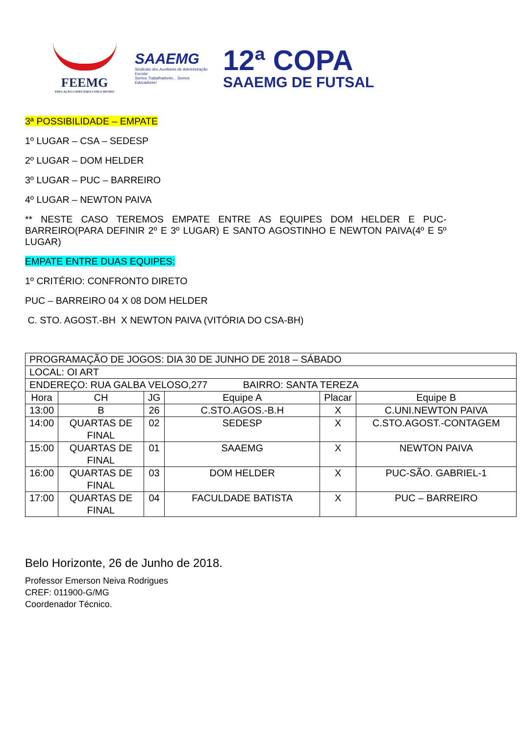FEEMG
EDUCAÇÃO CONECTADA COM O MUNDO
SAAEMG
Sindicato dos Auxiliares de Administração Escolar
Somos Trabalhadores... Somos Educadores!
12ª COPA
SAAEMG DE FUTSAL
3ª POSSIBILIDADE – EMPATE
1º LUGAR – CSA – SEDESP
2º LUGAR – DOM HELDER
3º LUGAR – PUC – BARREIRO
4º LUGAR – NEWTON PAIVA
** NESTE CASO TEREMOS EMPATE ENTRE AS EQUIPES DOM HELDER E PUC-BARREIRO(PARA DEFINIR 2º E 3º LUGAR) E SANTO AGOSTINHO E NEWTON PAIVA(4º E 5º LUGAR)
EMPATE ENTRE DUAS EQUIPES:
1º CRITÉRIO: CONFRONTO DIRETO
PUC – BARREIRO 04 X 08 DOM HELDER
C. STO. AGOST.-BH X NEWTON PAIVA (VITÓRIA DO CSA-BH)
| PROGRAMAÇÃO DE JOGOS: DIA 30 DE JUNHO DE 2018 – SÁBADO | | | | | |
| LOCAL: OI ART | | | | | |
| ENDEREÇO: RUA GALBA VELOSO,277 BAIRRO: SANTA TEREZA | | | | | |
| Hora | CH | JG | Equipe A | Placar | Equipe B |
| 13:00 | B | 26 | C.STO.AGOS.-B.H | X | C.UNI.NEWTON PAIVA |
| 14:00 | QUARTAS DE FINAL | 02 | SEDESP | X | C.STO.AGOST.-CONTAGEM |
| 15:00 | QUARTAS DE FINAL | 01 | SAAEMG | X | NEWTON PAIVA |
| 16:00 | QUARTAS DE FINAL | 03 | DOM HELDER | X | PUC-SÃO. GABRIEL-1 |
| 17:00 | QUARTAS DE FINAL | 04 | FACULDADE BATISTA | X | PUC – BARREIRO |
Belo Horizonte, 26 de Junho de 2018.
Professor Emerson Neiva Rodrigues
CREF: 011900-G/MG
Coordenador Técnico.